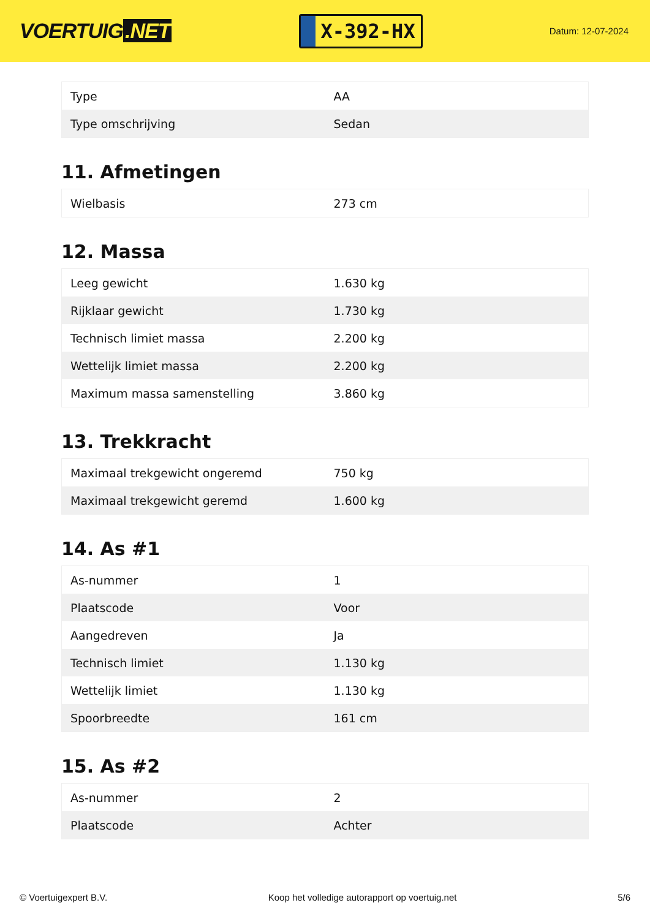VOERTUIG.NET
X-392-HX
Datum: 12-07-2024
| Type | AA |
| Type omschrijving | Sedan |
11. Afmetingen
| Wielbasis | 273 cm |
12. Massa
| Leeg gewicht | 1.630 kg |
| Rijklaar gewicht | 1.730 kg |
| Technisch limiet massa | 2.200 kg |
| Wettelijk limiet massa | 2.200 kg |
| Maximum massa samenstelling | 3.860 kg |
13. Trekkracht
| Maximaal trekgewicht ongeremd | 750 kg |
| Maximaal trekgewicht geremd | 1.600 kg |
14. As #1
| As-nummer | 1 |
| Plaatscode | Voor |
| Aangedreven | Ja |
| Technisch limiet | 1.130 kg |
| Wettelijk limiet | 1.130 kg |
| Spoorbreedte | 161 cm |
15. As #2
| As-nummer | 2 |
| Plaatscode | Achter |
© Voertuigexpert B.V. Koop het volledige autorapport op voertuig.net 5/6